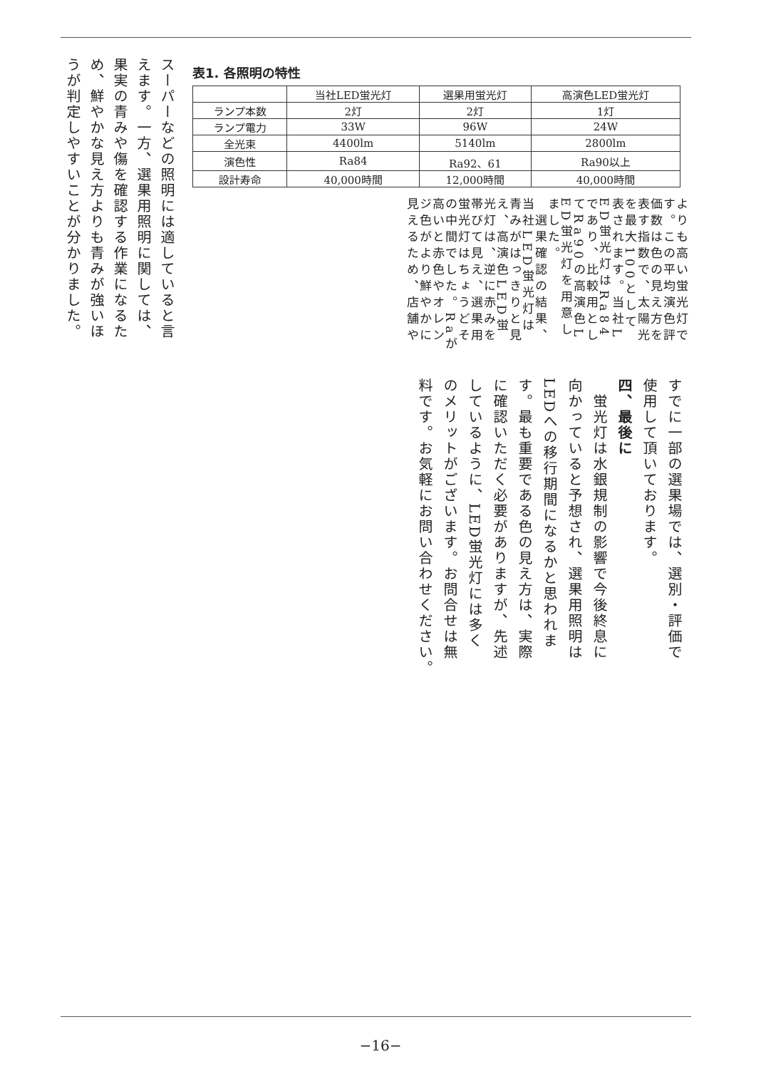表1. 各照明の特性
| | 当社LED蛍光灯 | 選果用蛍光灯 | 高演色LED蛍光灯 |
| --- | --- | --- | --- |
| ランプ本数 | 2灯 | 2灯 | 1灯 |
| ランプ電力 | 33W | 96W | 24W |
| 全光束 | 4400lm | 5140lm | 2800lm |
| 演色性 | Ra84 | Ra92、61 | Ra90以上 |
| 設計寿命 | 40,000時間 | 12,000時間 | 40,000時間 |
よりも高い蛍光灯で
す。この平均演色評
価数は色の見え方を
表す指数で、太陽光
を最大100として
表されます。当社L
ED蛍光灯はRa84
であり、比較用とし
てRa90の高演色L
ED蛍光灯を用意し
ました。
　選果確認の結果、
当社LED蛍光灯は
青みがはっきりと見
え、高演色LED蛍
光灯は、逆に赤みを
帯びて見え、選果用
蛍光灯はちょうどそ
の中間でした。Raが
高いと赤色やオレン
ジ色がより鮮やかに
見えるため、店舗や
スーパーなどの照明には適していると言
えます。一方、選果用照明に関しては、
果実の青みや傷を確認する作業になるた
め、鮮やかな見え方よりも青みが強いほ
うが判定しやすいことが分かりました。
すでに一部の選果場では、選別・評価で
使用して頂いております。
四、最後に
　蛍光灯は水銀規制の影響で今後終息に
向かっていると予想され、選果用照明は
LEDへの移行期間になるかと思われま
す。最も重要である色の見え方は、実際
に確認いただく必要がありますが、先述
しているように、LED蛍光灯には多く
のメリットがございます。お問合せは無
料です。お気軽にお問い合わせください。
−16−